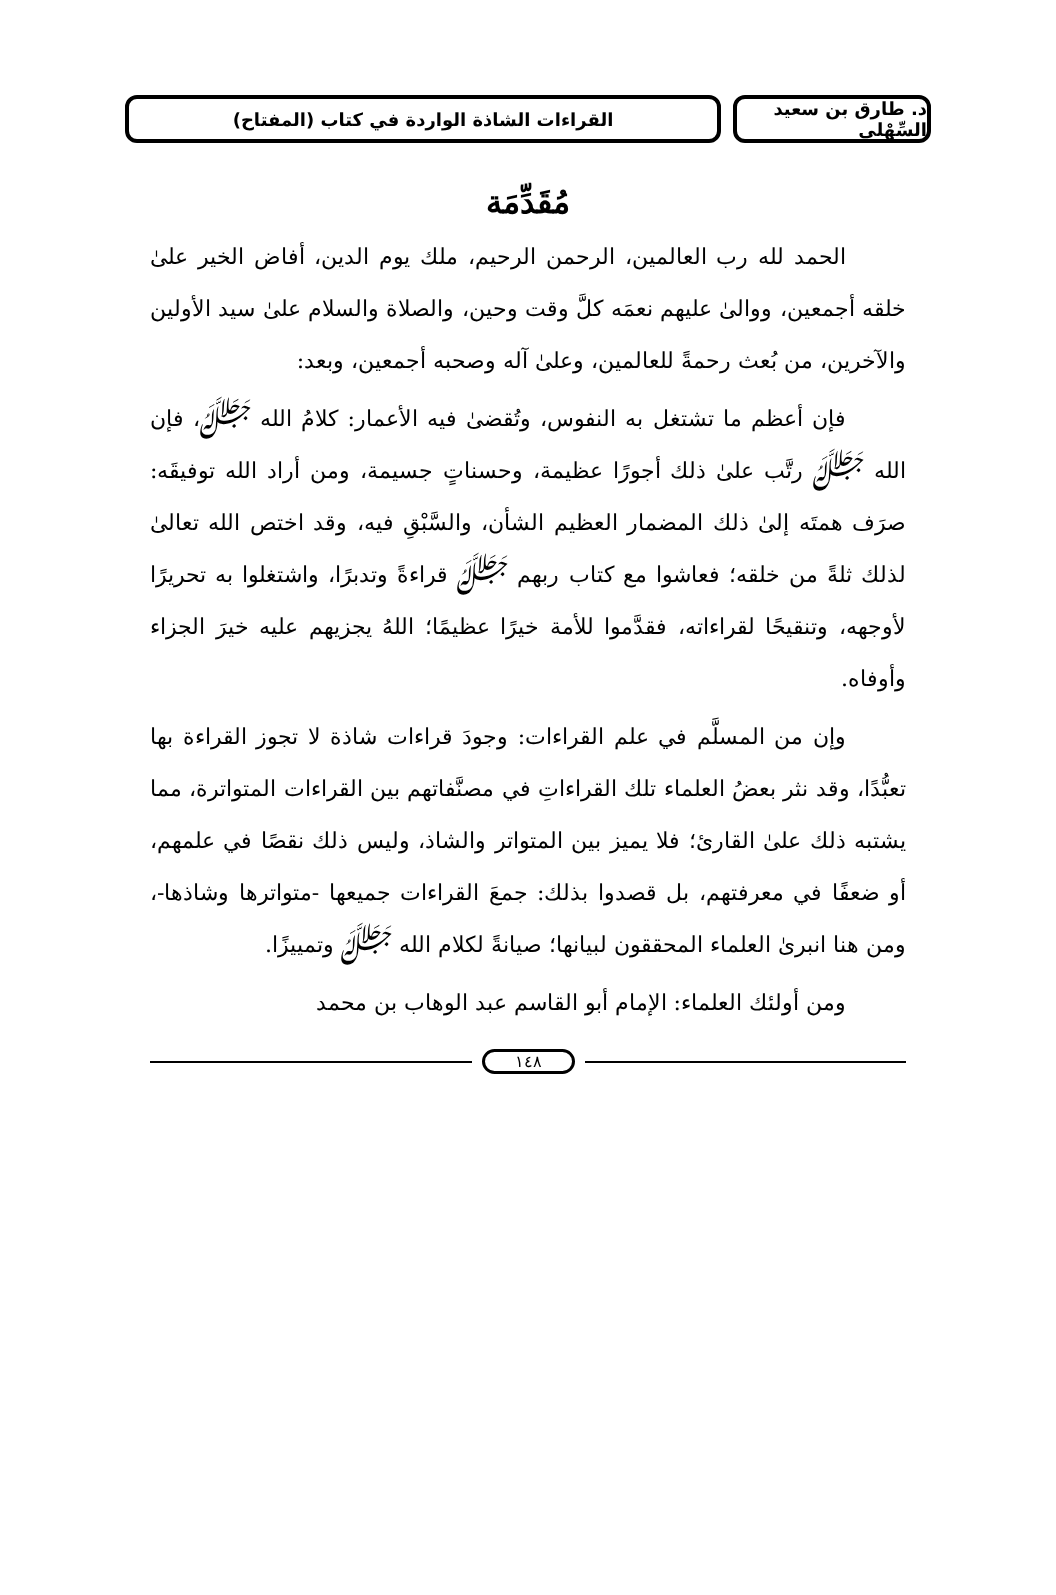د. طارق بن سعيد السِّهْلي
القراءات الشاذة الواردة في كتاب (المفتاح)
مُقَدِّمَة
الحمد لله رب العالمين، الرحمن الرحيم، ملك يوم الدين، أفاض الخير علىٰ خلقه أجمعين، ووالىٰ عليهم نعمَه كلَّ وقت وحين، والصلاة والسلام علىٰ سيد الأولين والآخرين، من بُعث رحمةً للعالمين، وعلىٰ آله وصحبه أجمعين، وبعد:
فإن أعظم ما تشتغل به النفوس، وتُقضىٰ فيه الأعمار: كلامُ الله ﷻ، فإن الله ﷻ رتَّب علىٰ ذلك أجورًا عظيمة، وحسناتٍ جسيمة، ومن أراد الله توفيقَه: صرَف همتَه إلىٰ ذلك المضمار العظيم الشأن، والسَّبْقِ فيه، وقد اختص الله تعالىٰ لذلك ثلةً من خلقه؛ فعاشوا مع كتاب ربهم ﷻ قراءةً وتدبرًا، واشتغلوا به تحريرًا لأوجهه، وتنقيحًا لقراءاته، فقدَّموا للأمة خيرًا عظيمًا؛ اللهُ يجزيهم عليه خيرَ الجزاء وأوفاه.
وإن من المسلَّم في علم القراءات: وجودَ قراءات شاذة لا تجوز القراءة بها تعبُّدًا، وقد نثر بعضُ العلماء تلك القراءاتِ في مصنَّفاتهم بين القراءات المتواترة، مما يشتبه ذلك علىٰ القارئ؛ فلا يميز بين المتواتر والشاذ، وليس ذلك نقصًا في علمهم، أو ضعفًا في معرفتهم، بل قصدوا بذلك: جمعَ القراءات جميعها -متواترها وشاذها-، ومن هنا انبرىٰ العلماء المحققون لبيانها؛ صيانةً لكلام الله ﷻ وتمييزًا.
ومن أولئك العلماء: الإمام أبو القاسم عبد الوهاب بن محمد
١٤٨